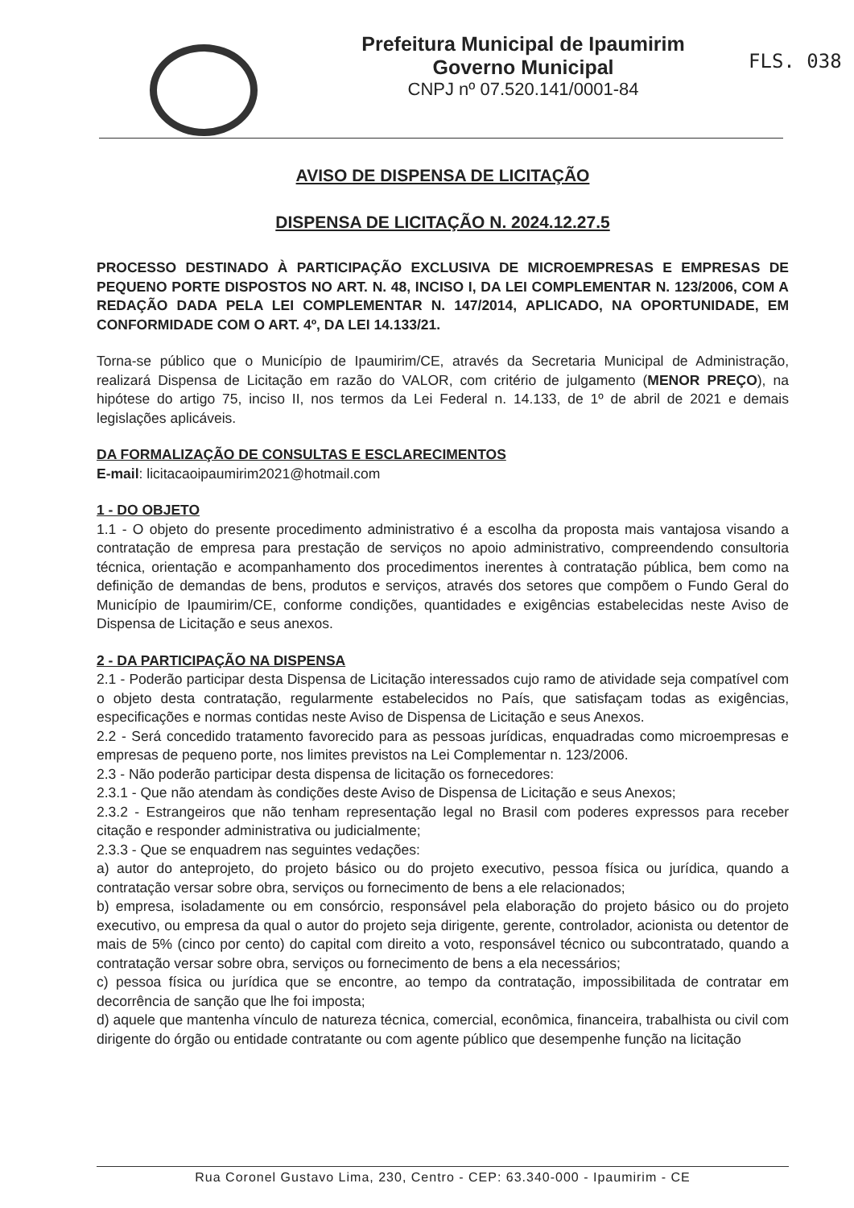Prefeitura Municipal de Ipaumirim
Governo Municipal
CNPJ nº 07.520.141/0001-84
FLS. 038
AVISO DE DISPENSA DE LICITAÇÃO
DISPENSA DE LICITAÇÃO N. 2024.12.27.5
PROCESSO DESTINADO À PARTICIPAÇÃO EXCLUSIVA DE MICROEMPRESAS E EMPRESAS DE PEQUENO PORTE DISPOSTOS NO ART. N. 48, INCISO I, DA LEI COMPLEMENTAR N. 123/2006, COM A REDAÇÃO DADA PELA LEI COMPLEMENTAR N. 147/2014, APLICADO, NA OPORTUNIDADE, EM CONFORMIDADE COM O ART. 4º, DA LEI 14.133/21.
Torna-se público que o Município de Ipaumirim/CE, através da Secretaria Municipal de Administração, realizará Dispensa de Licitação em razão do VALOR, com critério de julgamento (MENOR PREÇO), na hipótese do artigo 75, inciso II, nos termos da Lei Federal n. 14.133, de 1º de abril de 2021 e demais legislações aplicáveis.
DA FORMALIZAÇÃO DE CONSULTAS E ESCLARECIMENTOS
E-mail: licitacaoipaumirim2021@hotmail.com
1 - DO OBJETO
1.1 - O objeto do presente procedimento administrativo é a escolha da proposta mais vantajosa visando a contratação de empresa para prestação de serviços no apoio administrativo, compreendendo consultoria técnica, orientação e acompanhamento dos procedimentos inerentes à contratação pública, bem como na definição de demandas de bens, produtos e serviços, através dos setores que compõem o Fundo Geral do Município de Ipaumirim/CE, conforme condições, quantidades e exigências estabelecidas neste Aviso de Dispensa de Licitação e seus anexos.
2 - DA PARTICIPAÇÃO NA DISPENSA
2.1 - Poderão participar desta Dispensa de Licitação interessados cujo ramo de atividade seja compatível com o objeto desta contratação, regularmente estabelecidos no País, que satisfaçam todas as exigências, especificações e normas contidas neste Aviso de Dispensa de Licitação e seus Anexos.
2.2 - Será concedido tratamento favorecido para as pessoas jurídicas, enquadradas como microempresas e empresas de pequeno porte, nos limites previstos na Lei Complementar n. 123/2006.
2.3 - Não poderão participar desta dispensa de licitação os fornecedores:
2.3.1 - Que não atendam às condições deste Aviso de Dispensa de Licitação e seus Anexos;
2.3.2 - Estrangeiros que não tenham representação legal no Brasil com poderes expressos para receber citação e responder administrativa ou judicialmente;
2.3.3 - Que se enquadrem nas seguintes vedações:
a) autor do anteprojeto, do projeto básico ou do projeto executivo, pessoa física ou jurídica, quando a contratação versar sobre obra, serviços ou fornecimento de bens a ele relacionados;
b) empresa, isoladamente ou em consórcio, responsável pela elaboração do projeto básico ou do projeto executivo, ou empresa da qual o autor do projeto seja dirigente, gerente, controlador, acionista ou detentor de mais de 5% (cinco por cento) do capital com direito a voto, responsável técnico ou subcontratado, quando a contratação versar sobre obra, serviços ou fornecimento de bens a ela necessários;
c) pessoa física ou jurídica que se encontre, ao tempo da contratação, impossibilitada de contratar em decorrência de sanção que lhe foi imposta;
d) aquele que mantenha vínculo de natureza técnica, comercial, econômica, financeira, trabalhista ou civil com dirigente do órgão ou entidade contratante ou com agente público que desempenhe função na licitação
Rua Coronel Gustavo Lima, 230, Centro - CEP: 63.340-000 - Ipaumirim - CE